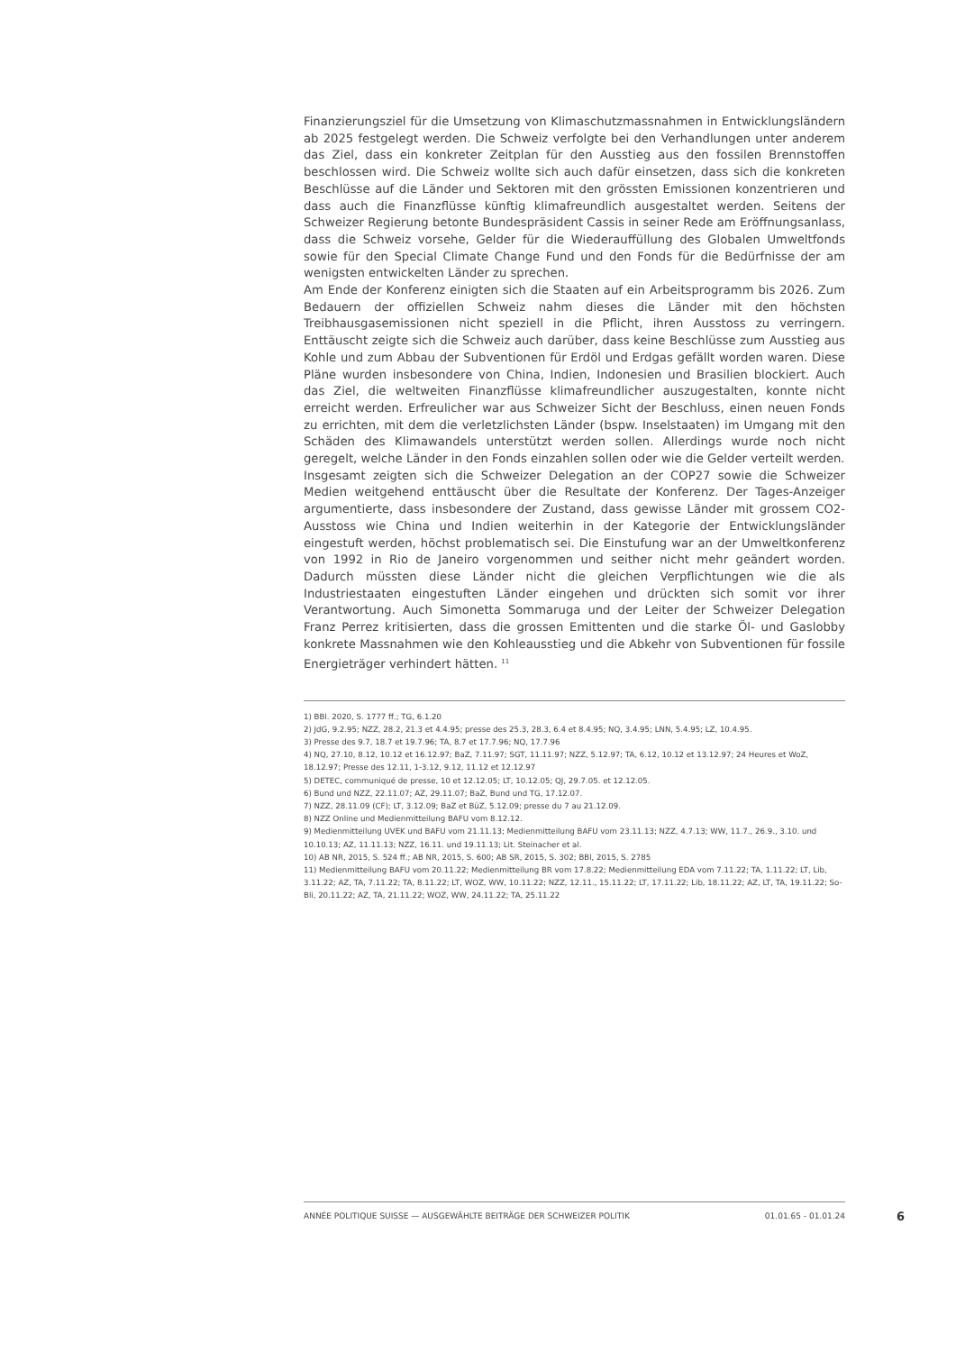Finanzierungsziel für die Umsetzung von Klimaschutzmassnahmen in Entwicklungsländern ab 2025 festgelegt werden. Die Schweiz verfolgte bei den Verhandlungen unter anderem das Ziel, dass ein konkreter Zeitplan für den Ausstieg aus den fossilen Brennstoffen beschlossen wird. Die Schweiz wollte sich auch dafür einsetzen, dass sich die konkreten Beschlüsse auf die Länder und Sektoren mit den grössten Emissionen konzentrieren und dass auch die Finanzflüsse künftig klimafreundlich ausgestaltet werden. Seitens der Schweizer Regierung betonte Bundespräsident Cassis in seiner Rede am Eröffnungsanlass, dass die Schweiz vorsehe, Gelder für die Wiederauffüllung des Globalen Umweltfonds sowie für den Special Climate Change Fund und den Fonds für die Bedürfnisse der am wenigsten entwickelten Länder zu sprechen.
Am Ende der Konferenz einigten sich die Staaten auf ein Arbeitsprogramm bis 2026. Zum Bedauern der offiziellen Schweiz nahm dieses die Länder mit den höchsten Treibhausgasemissionen nicht speziell in die Pflicht, ihren Ausstoss zu verringern. Enttäuscht zeigte sich die Schweiz auch darüber, dass keine Beschlüsse zum Ausstieg aus Kohle und zum Abbau der Subventionen für Erdöl und Erdgas gefällt worden waren. Diese Pläne wurden insbesondere von China, Indien, Indonesien und Brasilien blockiert. Auch das Ziel, die weltweiten Finanzflüsse klimafreundlicher auszugestalten, konnte nicht erreicht werden. Erfreulicher war aus Schweizer Sicht der Beschluss, einen neuen Fonds zu errichten, mit dem die verletzlichsten Länder (bspw. Inselstaaten) im Umgang mit den Schäden des Klimawandels unterstützt werden sollen. Allerdings wurde noch nicht geregelt, welche Länder in den Fonds einzahlen sollen oder wie die Gelder verteilt werden.
Insgesamt zeigten sich die Schweizer Delegation an der COP27 sowie die Schweizer Medien weitgehend enttäuscht über die Resultate der Konferenz. Der Tages-Anzeiger argumentierte, dass insbesondere der Zustand, dass gewisse Länder mit grossem CO2-Ausstoss wie China und Indien weiterhin in der Kategorie der Entwicklungsländer eingestuft werden, höchst problematisch sei. Die Einstufung war an der Umweltkonferenz von 1992 in Rio de Janeiro vorgenommen und seither nicht mehr geändert worden. Dadurch müssten diese Länder nicht die gleichen Verpflichtungen wie die als Industriestaaten eingestuften Länder eingehen und drückten sich somit vor ihrer Verantwortung. Auch Simonetta Sommaruga und der Leiter der Schweizer Delegation Franz Perrez kritisierten, dass die grossen Emittenten und die starke Öl- und Gaslobby konkrete Massnahmen wie den Kohleausstieg und die Abkehr von Subventionen für fossile Energieträger verhindert hätten. <sup>11</sup>
1) BBl. 2020, S. 1777 ff.; TG, 6.1.20
2) JdG, 9.2.95; NZZ, 28.2, 21.3 et 4.4.95; presse des 25.3, 28.3, 6.4 et 8.4.95; NQ, 3.4.95; LNN, 5.4.95; LZ, 10.4.95.
3) Presse des 9.7, 18.7 et 19.7.96; TA, 8.7 et 17.7.96; NQ, 17.7.96
4) NQ, 27.10, 8.12, 10.12 et 16.12.97; BaZ, 7.11.97; SGT, 11.11.97; NZZ, 5.12.97; TA, 6.12, 10.12 et 13.12.97; 24 Heures et WoZ, 18.12.97; Presse des 12.11, 1-3.12, 9.12, 11.12 et 12.12.97
5) DETEC, communiqué de presse, 10 et 12.12.05; LT, 10.12.05; QJ, 29.7.05. et 12.12.05.
6) Bund und NZZ, 22.11.07; AZ, 29.11.07; BaZ, Bund und TG, 17.12.07.
7) NZZ, 28.11.09 (CF); LT, 3.12.09; BaZ et BüZ, 5.12.09; presse du 7 au 21.12.09.
8) NZZ Online und Medienmitteilung BAFU vom 8.12.12.
9) Medienmitteilung UVEK und BAFU vom 21.11.13; Medienmitteilung BAFU vom 23.11.13; NZZ, 4.7.13; WW, 11.7., 26.9., 3.10. und 10.10.13; AZ, 11.11.13; NZZ, 16.11. und 19.11.13; Lit. Steinacher et al.
10) AB NR, 2015, S. 524 ff.; AB NR, 2015, S. 600; AB SR, 2015, S. 302; BBl, 2015, S. 2785
11) Medienmitteilung BAFU vom 20.11.22; Medienmitteilung BR vom 17.8.22; Medienmitteilung EDA vom 7.11.22; TA, 1.11.22; LT, Lib, 3.11.22; AZ, TA, 7.11.22; TA, 8.11.22; LT, WOZ, WW, 10.11.22; NZZ, 12.11., 15.11.22; LT, 17.11.22; Lib, 18.11.22; AZ, LT, TA, 19.11.22; So-Bli, 20.11.22; AZ, TA, 21.11.22; WOZ, WW, 24.11.22; TA, 25.11.22
ANNÉE POLITIQUE SUISSE — AUSGEWÄHLTE BEITRÄGE DER SCHWEIZER POLITIK 01.01.65 - 01.01.24
6